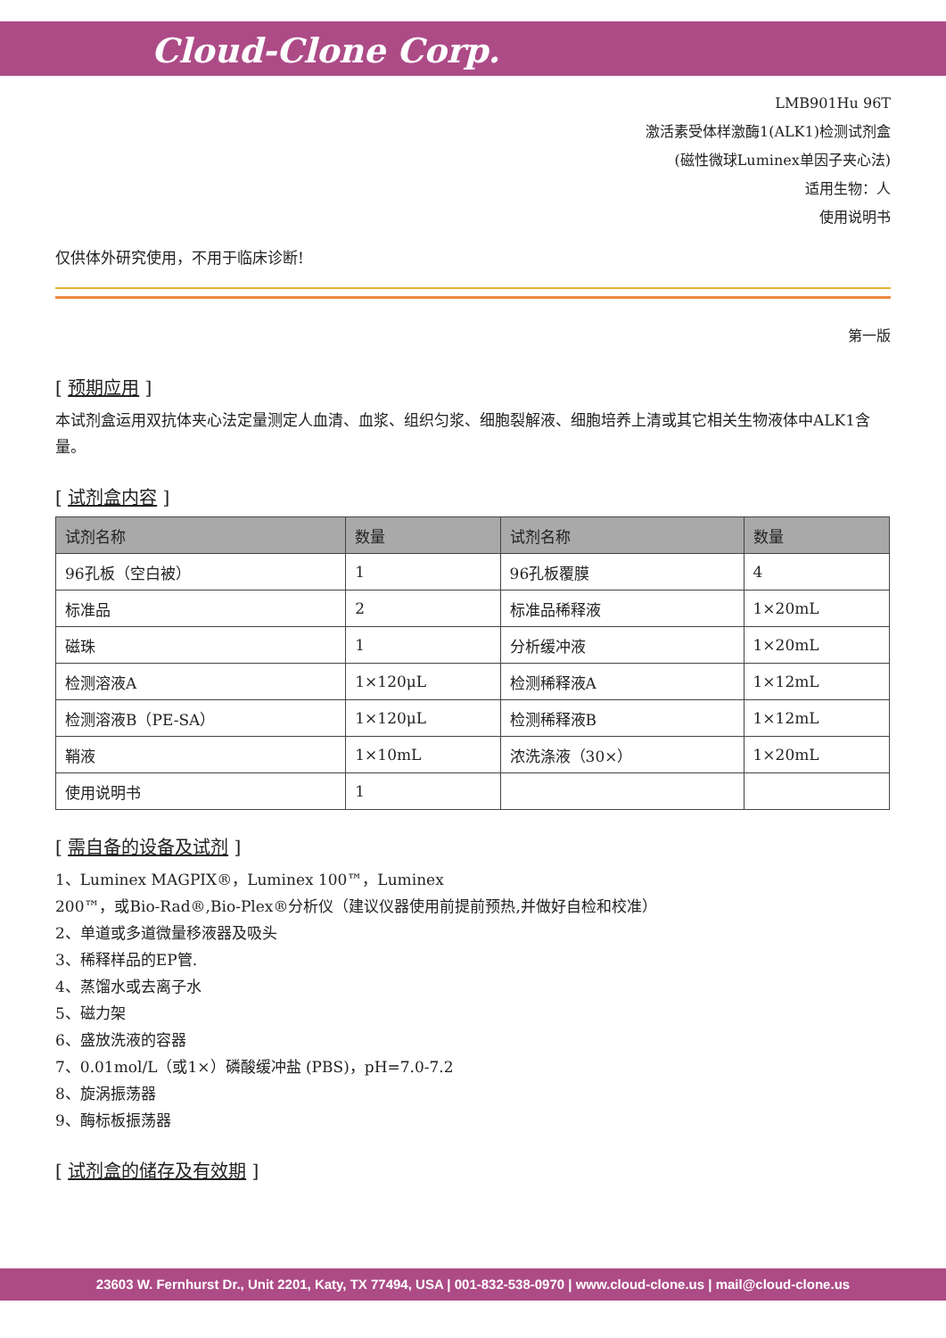Cloud-Clone Corp.
LMB901Hu 96T
激活素受体样激酶1(ALK1)检测试剂盒
(磁性微球Luminex单因子夹心法)
适用生物：人
使用说明书
仅供体外研究使用，不用于临床诊断!
第一版
[ 预期应用 ]
本试剂盒运用双抗体夹心法定量测定人血清、血浆、组织匀浆、细胞裂解液、细胞培养上清或其它相关生物液体中ALK1含量。
[ 试剂盒内容 ]
| 试剂名称 | 数量 | 试剂名称 | 数量 |
| --- | --- | --- | --- |
| 96孔板（空白被） | 1 | 96孔板覆膜 | 4 |
| 标准品 | 2 | 标准品稀释液 | 1×20mL |
| 磁珠 | 1 | 分析缓冲液 | 1×20mL |
| 检测溶液A | 1×120μL | 检测稀释液A | 1×12mL |
| 检测溶液B（PE-SA） | 1×120μL | 检测稀释液B | 1×12mL |
| 鞘液 | 1×10mL | 浓洗涤液（30×） | 1×20mL |
| 使用说明书 | 1 | | |
[ 需自备的设备及试剂 ]
1、Luminex MAGPIX®，Luminex 100™，Luminex
200™，或Bio-Rad®,Bio-Plex®分析仪（建议仪器使用前提前预热,并做好自检和校准）
2、单道或多道微量移液器及吸头
3、稀释样品的EP管.
4、蒸馏水或去离子水
5、磁力架
6、盛放洗液的容器
7、0.01mol/L（或1×）磷酸缓冲盐 (PBS)，pH=7.0-7.2
8、旋涡振荡器
9、酶标板振荡器
[ 试剂盒的储存及有效期 ]
23603 W. Fernhurst Dr., Unit 2201, Katy, TX 77494, USA | 001-832-538-0970 | www.cloud-clone.us | mail@cloud-clone.us